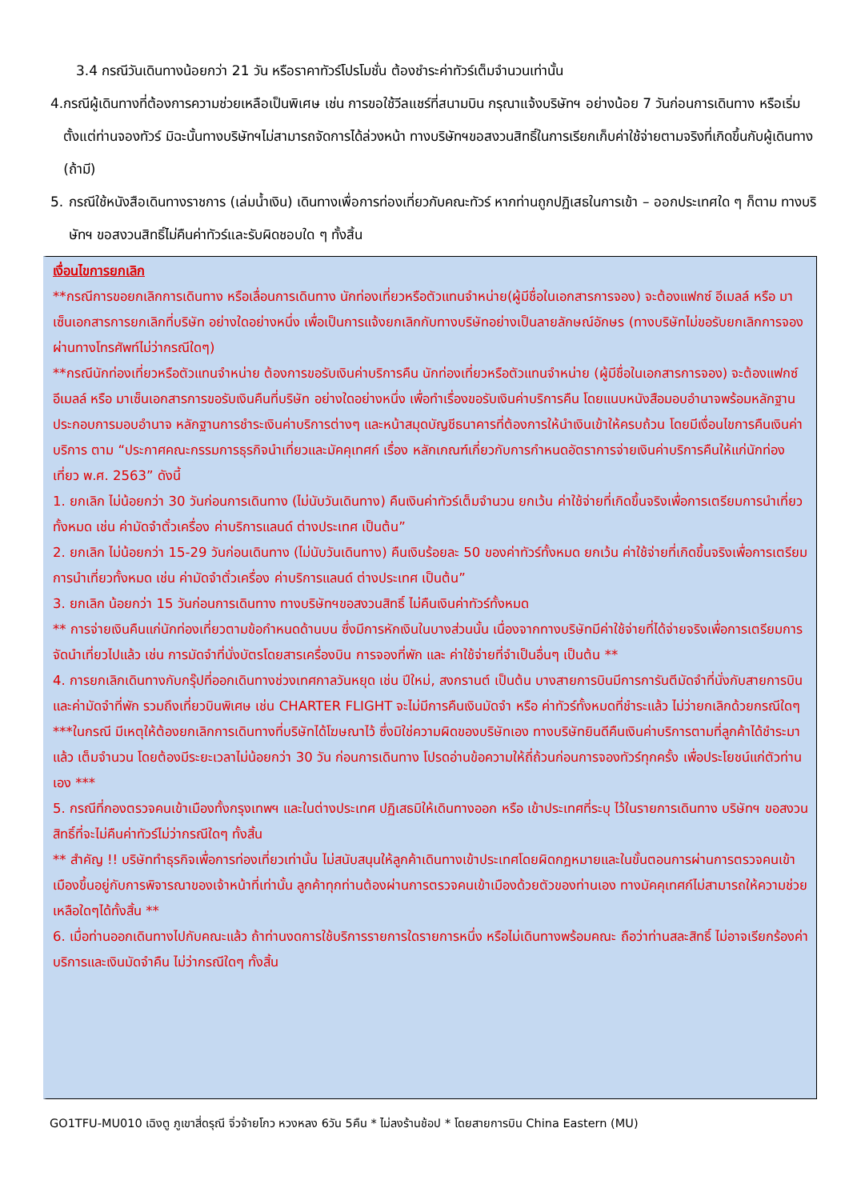3.4 กรณีวันเดินทางน้อยกว่า 21 วัน หรือราคาทัวร์โปรโมชั่น ต้องชำระค่าทัวร์เต็มจำนวนเท่านั้น
4. กรณีผู้เดินทางที่ต้องการความช่วยเหลือเป็นพิเศษ เช่น การขอใช้วีลแชร์ที่สนามบิน กรุณาแจ้งบริษัทฯ อย่างน้อย 7 วันก่อนการเดินทาง หรือเริ่มตั้งแต่ท่านจองทัวร์ มิฉะนั้นทางบริษัทฯไม่สามารถจัดการได้ล่วงหน้า ทางบริษัทฯขอสงวนสิทธิ์ในการเรียกเก็บค่าใช้จ่ายตามจริงที่เกิดขึ้นกับผู้เดินทาง (ถ้ามี)
5. กรณีใช้หนังสือเดินทางราชการ (เล่มน้ำเงิน) เดินทางเพื่อการท่องเที่ยวกับคณะทัวร์ หากท่านถูกปฏิเสธในการเข้า – ออกประเทศใด ๆ ก็ตาม ทางบริษัทฯ ขอสงวนสิทธิ์ไม่คืนค่าทัวร์และรับผิดชอบใด ๆ ทั้งสิ้น
เงื่อนไขการยกเลิก
**กรณีการขอยกเลิกการเดินทาง หรือเลื่อนการเดินทาง นักท่องเที่ยวหรือตัวแทนจำหน่าย(ผู้มีชื่อในเอกสารการจอง) จะต้องแฟกซ์ อีเมลล์ หรือ มาเซ็นเอกสารการยกเลิกที่บริษัท อย่างใดอย่างหนึ่ง เพื่อเป็นการแจ้งยกเลิกกับทางบริษัทอย่างเป็นลายลักษณ์อักษร (ทางบริษัทไม่ขอรับยกเลิกการจอง ผ่านทางโทรศัพท์ไม่ว่ากรณีใดๆ)
**กรณีนักท่องเที่ยวหรือตัวแทนจำหน่าย ต้องการขอรับเงินค่าบริการคืน นักท่องเที่ยวหรือตัวแทนจำหน่าย (ผู้มีชื่อในเอกสารการจอง) จะต้องแฟกซ์ อีเมลล์ หรือ มาเซ็นเอกสารการขอรับเงินคืนที่บริษัท อย่างใดอย่างหนึ่ง เพื่อทำเรื่องขอรับเงินค่าบริการคืน โดยแนบหนังสือมอบอำนาจพร้อมหลักฐานประกอบการมอบอำนาจ หลักฐานการชำระเงินค่าบริการต่างๆ และหน้าสมุดบัญชีธนาคารที่ต้องการให้นำเงินเข้าให้ครบถ้วน โดยมีเงื่อนไขการคืนเงินค่าบริการ ตาม “ประกาศคณะกรรมการธุรกิจนำเที่ยวและมัคคุเทศก์ เรื่อง หลักเกณฑ์เกี่ยวกับการกำหนดอัตราการจ่ายเงินค่าบริการคืนให้แก่นักท่องเที่ยว พ.ศ. 2563” ดังนี้
1. ยกเลิก ไม่น้อยกว่า 30 วันก่อนการเดินทาง (ไม่นับวันเดินทาง) คืนเงินค่าทัวร์เต็มจำนวน ยกเว้น ค่าใช้จ่ายที่เกิดขึ้นจริงเพื่อการเตรียมการนำเที่ยว ทั้งหมด เช่น ค่ามัดจำตั๋วเครื่อง ค่าบริการแลนด์ ต่างประเทศ เป็นต้น”
2. ยกเลิก ไม่น้อยกว่า 15-29 วันก่อนเดินทาง (ไม่นับวันเดินทาง) คืนเงินร้อยละ 50 ของค่าทัวร์ทั้งหมด ยกเว้น ค่าใช้จ่ายที่เกิดขึ้นจริงเพื่อการเตรียมการนำเที่ยวทั้งหมด เช่น ค่ามัดจำตั๋วเครื่อง ค่าบริการแลนด์ ต่างประเทศ เป็นต้น”
3. ยกเลิก น้อยกว่า 15 วันก่อนการเดินทาง ทางบริษัทฯขอสงวนสิทธิ์ ไม่คืนเงินค่าทัวร์ทั้งหมด
** การจ่ายเงินคืนแก่นักท่องเที่ยวตามข้อกำหนดด้านบน ซึ่งมีการหักเงินในบางส่วนนั้น เนื่องจากทางบริษัทมีค่าใช้จ่ายที่ได้จ่ายจริงเพื่อการเตรียมการจัดนำเที่ยวไปแล้ว เช่น การมัดจำที่นั่งบัตรโดยสารเครื่องบิน การจองที่พัก และ ค่าใช้จ่ายที่จำเป็นอื่นๆ เป็นต้น **
4. การยกเลิกเดินทางกับกรุ๊ปที่ออกเดินทางช่วงเทศกาลวันหยุด เช่น ปีใหม่, สงกรานต์ เป็นต้น บางสายการบินมีการการันตีมัดจำที่นั่งกับสายการบินและค่ามัดจำที่พัก รวมถึงเที่ยวบินพิเศษ เช่น CHARTER FLIGHT จะไม่มีการคืนเงินมัดจำ หรือ ค่าทัวร์ทั้งหมดที่ชำระแล้ว ไม่ว่ายกเลิกด้วยกรณีใดๆ
***ในกรณี มีเหตุให้ต้องยกเลิกการเดินทางที่บริษัทได้โฆษณาไว้ ซึ่งมิใช่ความผิดของบริษัทเอง ทางบริษัทยินดีคืนเงินค่าบริการตามที่ลูกค้าได้ชำระมาแล้ว เต็มจำนวน โดยต้องมีระยะเวลาไม่น้อยกว่า 30 วัน ก่อนการเดินทาง โปรดอ่านข้อความให้ถี่ถ้วนก่อนการจองทัวร์ทุกครั้ง เพื่อประโยชน์แก่ตัวท่านเอง ***
5. กรณีที่กองตรวจคนเข้าเมืองทั้งกรุงเทพฯ และในต่างประเทศ ปฏิเสธมิให้เดินทางออก หรือ เข้าประเทศที่ระบุ ไว้ในรายการเดินทาง บริษัทฯ ขอสงวนสิทธิ์ที่จะไม่คืนค่าทัวร์ไม่ว่ากรณีใดๆ ทั้งสิ้น
** สำคัญ !! บริษัททำธุรกิจเพื่อการท่องเที่ยวเท่านั้น ไม่สนับสนุนให้ลูกค้าเดินทางเข้าประเทศโดยผิดกฎหมายและในขั้นตอนการผ่านการตรวจคนเข้าเมืองขึ้นอยู่กับการพิจารณาของเจ้าหน้าที่เท่านั้น ลูกค้าทุกท่านต้องผ่านการตรวจคนเข้าเมืองด้วยตัวของท่านเอง ทางมัคคุเทศก์ไม่สามารถให้ความช่วยเหลือใดๆได้ทั้งสิ้น **
6. เมื่อท่านออกเดินทางไปกับคณะแล้ว ถ้าท่านงดการใช้บริการรายการใดรายการหนึ่ง หรือไม่เดินทางพร้อมคณะ ถือว่าท่านสละสิทธิ์ ไม่อาจเรียกร้องค่าบริการและเงินมัดจำคืน ไม่ว่ากรณีใดๆ ทั้งสิ้น
GO1TFU-MU010 เฉิงตู ภูเขาสี่ดรุณี จิ่วจ้ายโกว หวงหลง 6วัน 5คืน * ไม่ลงร้านช้อป * โดยสายการบิน China Eastern (MU)